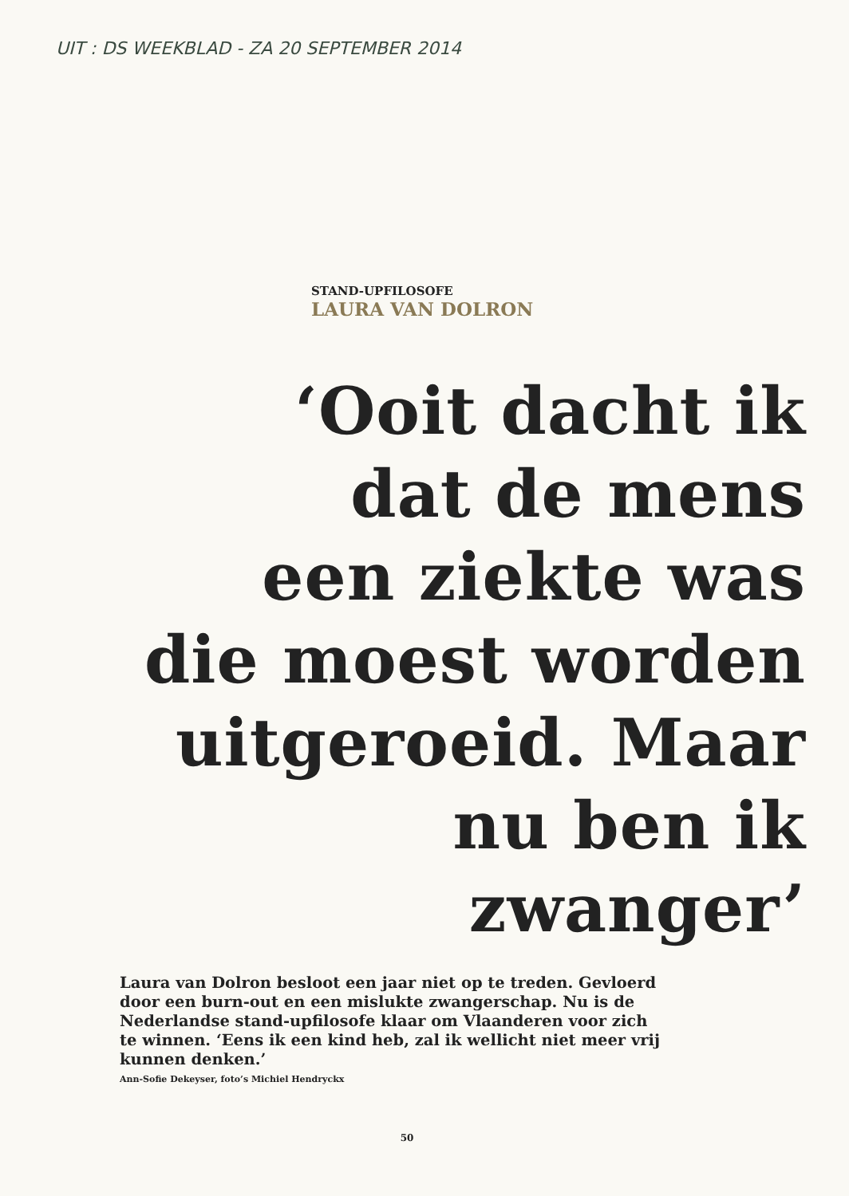UIT : DS WEEKBLAD - ZA 20 SEPTEMBER 2014
STAND-UPFILOSOFE
LAURA VAN DOLRON
‘Ooit dacht ik
dat de mens
een ziekte was
die moest worden
uitgeroeid. Maar
nu ben ik zwanger’
Laura van Dolron besloot een jaar niet op te treden. Gevloerd door een burn-out en een mislukte zwangerschap. Nu is de Nederlandse stand-upfilosofe klaar om Vlaanderen voor zich te winnen. ‘Eens ik een kind heb, zal ik wellicht niet meer vrij kunnen denken.’
Ann-Sofie Dekeyser, foto’s Michiel Hendryckx
50